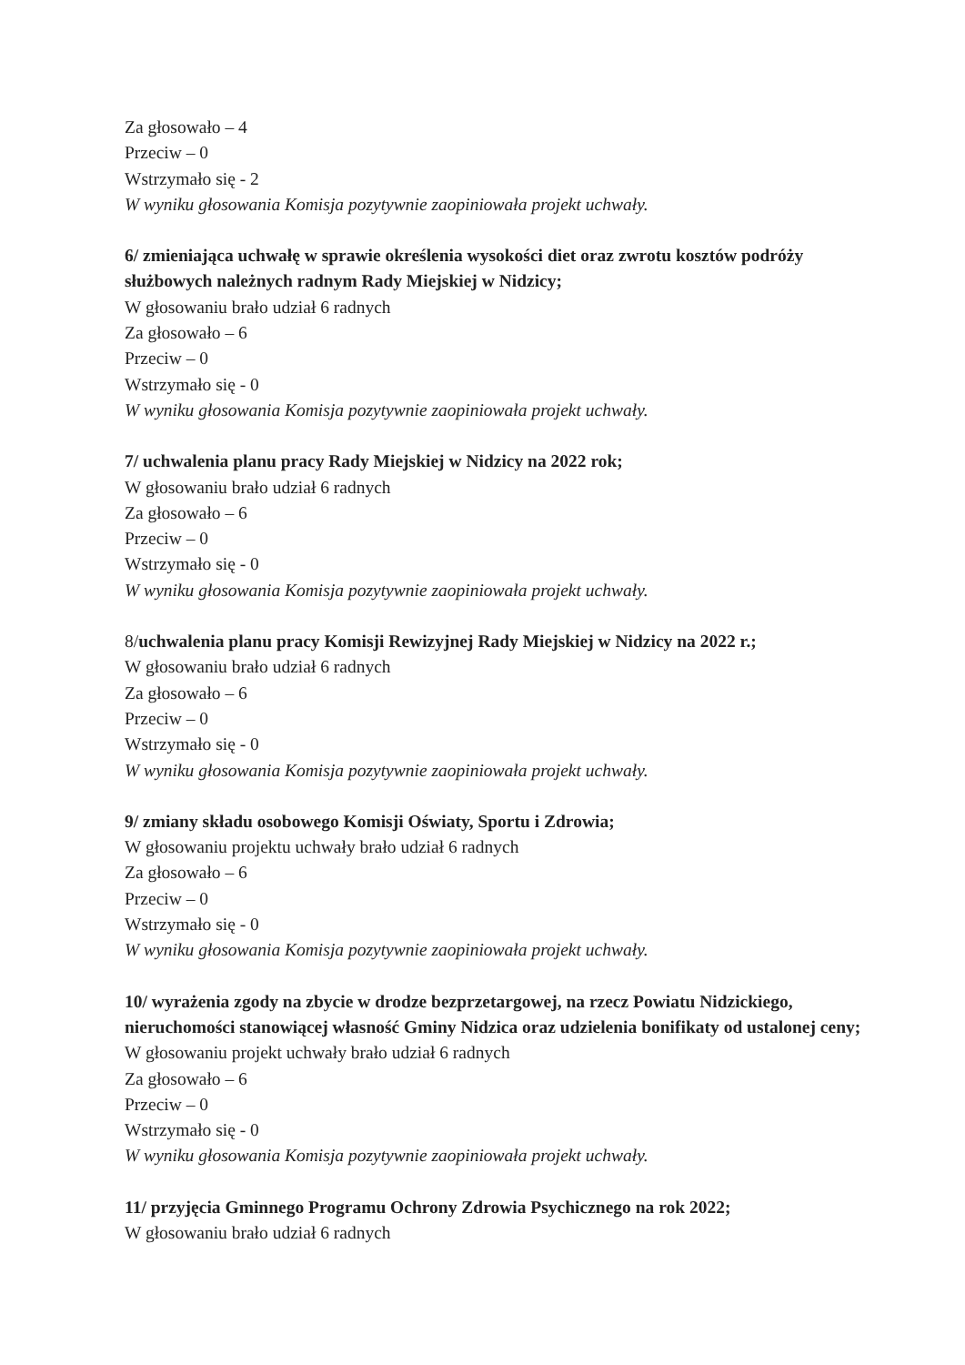Za głosowało – 4
Przeciw – 0
Wstrzymało się - 2
W wyniku głosowania Komisja pozytywnie zaopiniowała projekt uchwały.
6/ zmieniająca uchwałę w sprawie określenia wysokości diet oraz zwrotu kosztów podróży służbowych należnych radnym Rady Miejskiej w Nidzicy;
W głosowaniu brało udział 6 radnych
Za głosowało – 6
Przeciw – 0
Wstrzymało się - 0
W wyniku głosowania Komisja pozytywnie zaopiniowała projekt uchwały.
7/ uchwalenia planu pracy Rady Miejskiej w Nidzicy na 2022 rok;
W głosowaniu brało udział 6 radnych
Za głosowało – 6
Przeciw – 0
Wstrzymało się - 0
W wyniku głosowania Komisja pozytywnie zaopiniowała projekt uchwały.
8/uchwalenia planu pracy Komisji Rewizyjnej Rady Miejskiej w Nidzicy na 2022 r.;
W głosowaniu brało udział 6 radnych
Za głosowało – 6
Przeciw – 0
Wstrzymało się - 0
W wyniku głosowania Komisja pozytywnie zaopiniowała projekt uchwały.
9/ zmiany składu osobowego Komisji Oświaty, Sportu i Zdrowia;
W głosowaniu projektu uchwały brało udział 6 radnych
Za głosowało – 6
Przeciw – 0
Wstrzymało się - 0
W wyniku głosowania Komisja pozytywnie zaopiniowała projekt uchwały.
10/ wyrażenia zgody na zbycie w drodze bezprzetargowej, na rzecz Powiatu Nidzickiego, nieruchomości stanowiącej własność Gminy Nidzica oraz udzielenia bonifikaty od ustalonej ceny;
W głosowaniu projekt uchwały brało udział 6 radnych
Za głosowało – 6
Przeciw – 0
Wstrzymało się - 0
W wyniku głosowania Komisja pozytywnie zaopiniowała projekt uchwały.
11/ przyjęcia Gminnego Programu Ochrony Zdrowia Psychicznego na rok 2022;
W głosowaniu brało udział 6 radnych